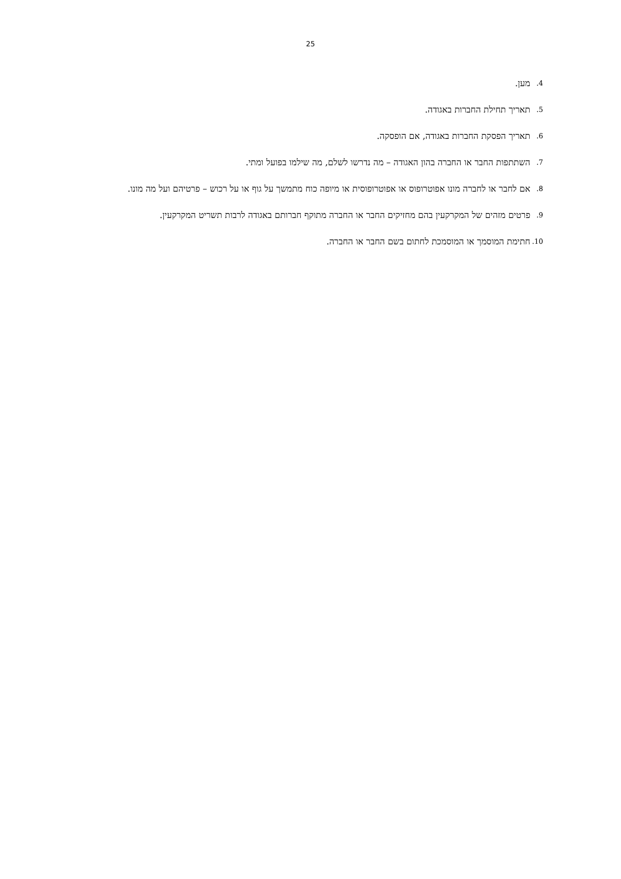25
4. מען.
5. תאריך תחילת החברות באגודה.
6. תאריך הפסקת החברות באגודה, אם הופסקה.
7. השתתפות החבר או החברה בהון האגודה – מה נדרשו לשלם, מה שילמו בפועל ומתי.
8. אם לחבר או לחברה מונו אפוטרופוס או אפוטרופוסית או מיופה כוח מתמשך על גוף או על רכוש – פרטיהם ועל מה מונו.
9. פרטים מזהים של המקרקעין בהם מחזיקים החבר או החברה מתוקף חברותם באגודה לרבות תשריט המקרקעין.
10. חתימת המוסמך או המוסמכת לחתום בשם החבר או החברה.